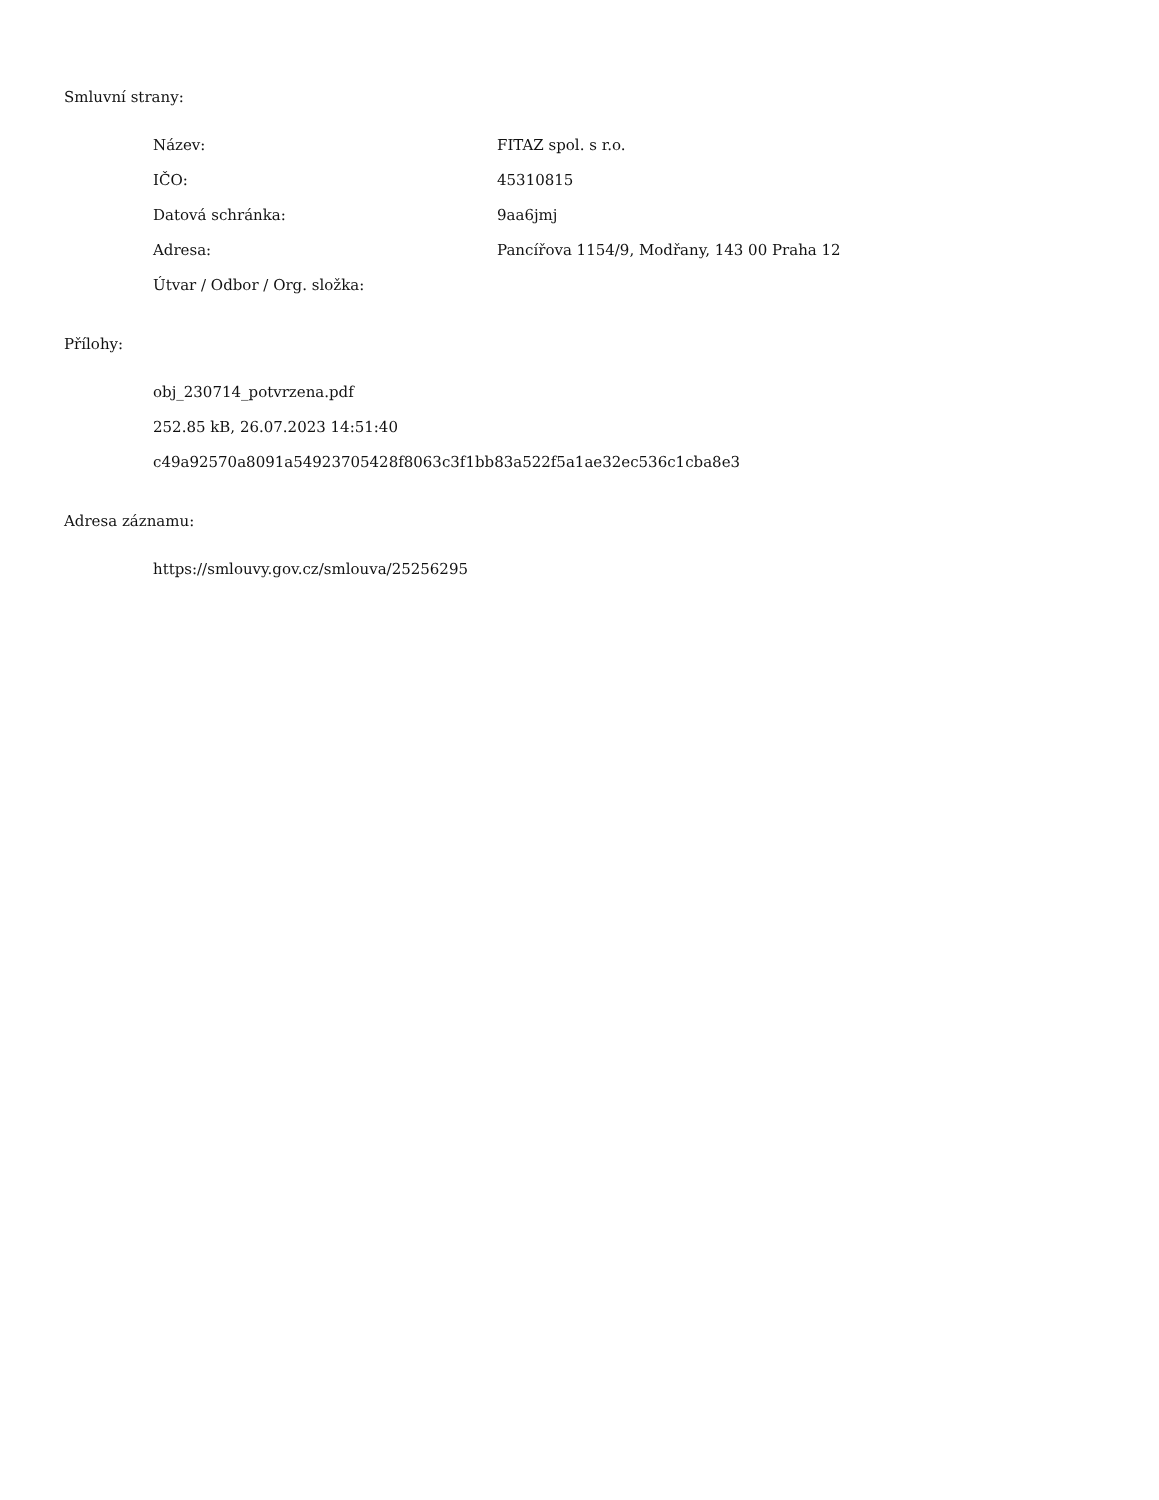Smluvní strany:
Název: FITAZ spol. s r.o.
IČO: 45310815
Datová schránka: 9aa6jmj
Adresa: Pancířova 1154/9, Modřany, 143 00 Praha 12
Útvar / Odbor / Org. složka:
Přílohy:
obj_230714_potvrzena.pdf
252.85 kB, 26.07.2023 14:51:40
c49a92570a8091a54923705428f8063c3f1bb83a522f5a1ae32ec536c1cba8e3
Adresa záznamu:
https://smlouvy.gov.cz/smlouva/25256295